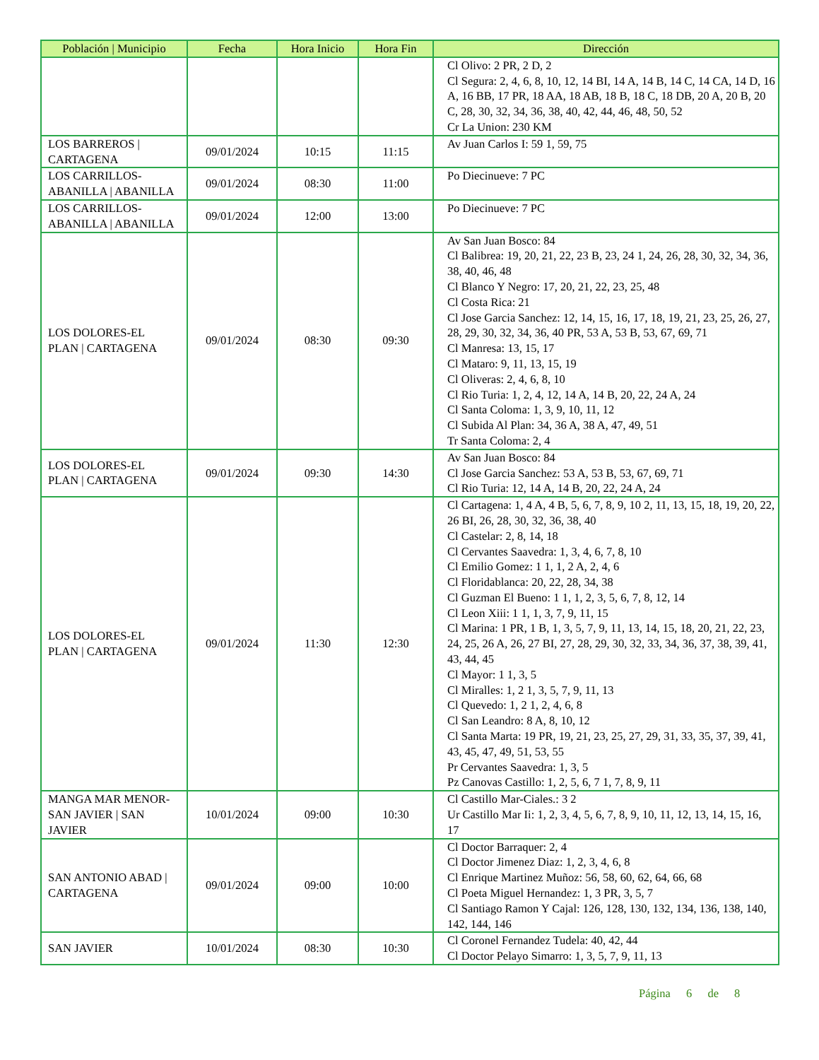| Población / Municipio | Fecha | Hora Inicio | Hora Fin | Dirección |
| --- | --- | --- | --- | --- |
| | | | | Cl Olivo: 2 PR, 2 D, 2 Cl Segura: 2, 4, 6, 8, 10, 12, 14 BI, 14 A, 14 B, 14 C, 14 CA, 14 D, 16 A, 16 BB, 17 PR, 18 AA, 18 AB, 18 B, 18 C, 18 DB, 20 A, 20 B, 20 C, 28, 30, 32, 34, 36, 38, 40, 42, 44, 46, 48, 50, 52 Cr La Union: 230 KM |
| LOS BARREROS / CARTAGENA | 09/01/2024 | 10:15 | 11:15 | Av Juan Carlos I: 59 1, 59, 75 |
| LOS CARRILLOS- ABANILLA / ABANILLA | 09/01/2024 | 08:30 | 11:00 | Po Diecinueve: 7 PC |
| LOS CARRILLOS- ABANILLA / ABANILLA | 09/01/2024 | 12:00 | 13:00 | Po Diecinueve: 7 PC |
| LOS DOLORES-EL PLAN / CARTAGENA | 09/01/2024 | 08:30 | 09:30 | Av San Juan Bosco: 84 Cl Balibrea: 19, 20, 21, 22, 23 B, 23, 24 1, 24, 26, 28, 30, 32, 34, 36, 38, 40, 46, 48 Cl Blanco Y Negro: 17, 20, 21, 22, 23, 25, 48 Cl Costa Rica: 21 Cl Jose Garcia Sanchez: 12, 14, 15, 16, 17, 18, 19, 21, 23, 25, 26, 27, 28, 29, 30, 32, 34, 36, 40 PR, 53 A, 53 B, 53, 67, 69, 71 Cl Manresa: 13, 15, 17 Cl Mataro: 9, 11, 13, 15, 19 Cl Oliveras: 2, 4, 6, 8, 10 Cl Rio Turia: 1, 2, 4, 12, 14 A, 14 B, 20, 22, 24 A, 24 Cl Santa Coloma: 1, 3, 9, 10, 11, 12 Cl Subida Al Plan: 34, 36 A, 38 A, 47, 49, 51 Tr Santa Coloma: 2, 4 |
| LOS DOLORES-EL PLAN / CARTAGENA | 09/01/2024 | 09:30 | 14:30 | Av San Juan Bosco: 84 Cl Jose Garcia Sanchez: 53 A, 53 B, 53, 67, 69, 71 Cl Rio Turia: 12, 14 A, 14 B, 20, 22, 24 A, 24 |
| LOS DOLORES-EL PLAN / CARTAGENA | 09/01/2024 | 11:30 | 12:30 | Cl Cartagena: 1, 4 A, 4 B, 5, 6, 7, 8, 9, 10 2, 11, 13, 15, 18, 19, 20, 22, 26 BI, 26, 28, 30, 32, 36, 38, 40 Cl Castelar: 2, 8, 14, 18 Cl Cervantes Saavedra: 1, 3, 4, 6, 7, 8, 10 Cl Emilio Gomez: 1 1, 1, 2 A, 2, 4, 6 Cl Floridablanca: 20, 22, 28, 34, 38 Cl Guzman El Bueno: 1 1, 1, 2, 3, 5, 6, 7, 8, 12, 14 Cl Leon Xiii: 1 1, 1, 3, 7, 9, 11, 15 Cl Marina: 1 PR, 1 B, 1, 3, 5, 7, 9, 11, 13, 14, 15, 18, 20, 21, 22, 23, 24, 25, 26 A, 26, 27 BI, 27, 28, 29, 30, 32, 33, 34, 36, 37, 38, 39, 41, 43, 44, 45 Cl Mayor: 1 1, 3, 5 Cl Miralles: 1, 2 1, 3, 5, 7, 9, 11, 13 Cl Quevedo: 1, 2 1, 2, 4, 6, 8 Cl San Leandro: 8 A, 8, 10, 12 Cl Santa Marta: 19 PR, 19, 21, 23, 25, 27, 29, 31, 33, 35, 37, 39, 41, 43, 45, 47, 49, 51, 53, 55 Pr Cervantes Saavedra: 1, 3, 5 Pz Canovas Castillo: 1, 2, 5, 6, 7 1, 7, 8, 9, 11 |
| MANGA MAR MENOR- SAN JAVIER / SAN JAVIER | 10/01/2024 | 09:00 | 10:30 | Cl Castillo Mar-Ciales.: 3 2 Ur Castillo Mar Ii: 1, 2, 3, 4, 5, 6, 7, 8, 9, 10, 11, 12, 13, 14, 15, 16, 17 |
| SAN ANTONIO ABAD / CARTAGENA | 09/01/2024 | 09:00 | 10:00 | Cl Doctor Barraquer: 2, 4 Cl Doctor Jimenez Diaz: 1, 2, 3, 4, 6, 8 Cl Enrique Martinez Muñoz: 56, 58, 60, 62, 64, 66, 68 Cl Poeta Miguel Hernandez: 1, 3 PR, 3, 5, 7 Cl Santiago Ramon Y Cajal: 126, 128, 130, 132, 134, 136, 138, 140, 142, 144, 146 |
| SAN JAVIER | 10/01/2024 | 08:30 | 10:30 | Cl Coronel Fernandez Tudela: 40, 42, 44 Cl Doctor Pelayo Simarro: 1, 3, 5, 7, 9, 11, 13 |
Página 6 de 8